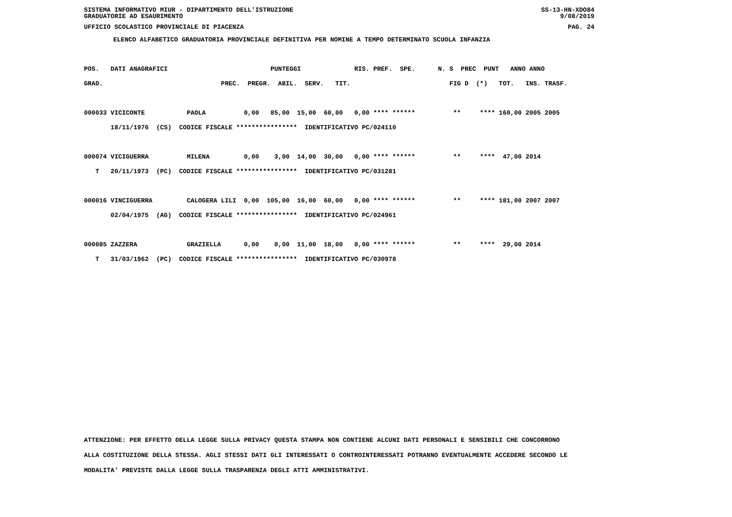SISTEMA INFORMATIVO MIUR - DIPARTIMENTO DELL'ISTRUZIONE SS-13-HN-XDO84
GRADUATORIE AD ESAURIMENTO 9/08/2019
UFFICIO SCOLASTICO PROVINCIALE DI PIACENZA PAG. 24
ELENCO ALFABETICO GRADUATORIA PROVINCIALE DEFINITIVA PER NOMINE A TEMPO DETERMINATO SCUOLA INFANZIA
POS.   DATI ANAGRAFICI                           PUNTEGGI              RIS. PREF.  SPE.      N. S  PREC  PUNT   ANNO ANNO
GRAD.                               PREC.  PREGR.  ABIL.  SERV.   TIT.                          FIG D  (*)   TOT.   INS. TRASF.

000033 VICICONTE           PAOLA          0,00   85,00  15,00  60,00   0,00 **** ******          **     **** 160,00 2005 2005
       18/11/1976  (CS)  CODICE FISCALE ****************  IDENTIFICATIVO PC/024110

000074 VICIGUERRA          MILENA         0,00    3,00  14,00  30,00   0,00 **** ******          **     ****  47,00 2014
   T   20/11/1973  (PC)  CODICE FISCALE ****************  IDENTIFICATIVO PC/031281

000016 VINCIGUERRA         CALOGERA LILI  0,00  105,00  16,00  60,00   0,00 **** ******          **     **** 181,00 2007 2007
       02/04/1975  (AG)  CODICE FISCALE ****************  IDENTIFICATIVO PC/024961

000085 ZAZZERA             GRAZIELLA      0,00    0,00  11,00  18,00   0,00 **** ******          **     ****  29,00 2014
   T   31/03/1962  (PC)  CODICE FISCALE ****************  IDENTIFICATIVO PC/030978
ATTENZIONE: PER EFFETTO DELLA LEGGE SULLA PRIVACY QUESTA STAMPA NON CONTIENE ALCUNI DATI PERSONALI E SENSIBILI CHE CONCORRONO
ALLA COSTITUZIONE DELLA STESSA. AGLI STESSI DATI GLI INTERESSATI O CONTROINTERESSATI POTRANNO EVENTUALMENTE ACCEDERE SECONDO LE
MODALITA' PREVISTE DALLA LEGGE SULLA TRASPARENZA DEGLI ATTI AMMINISTRATIVI.